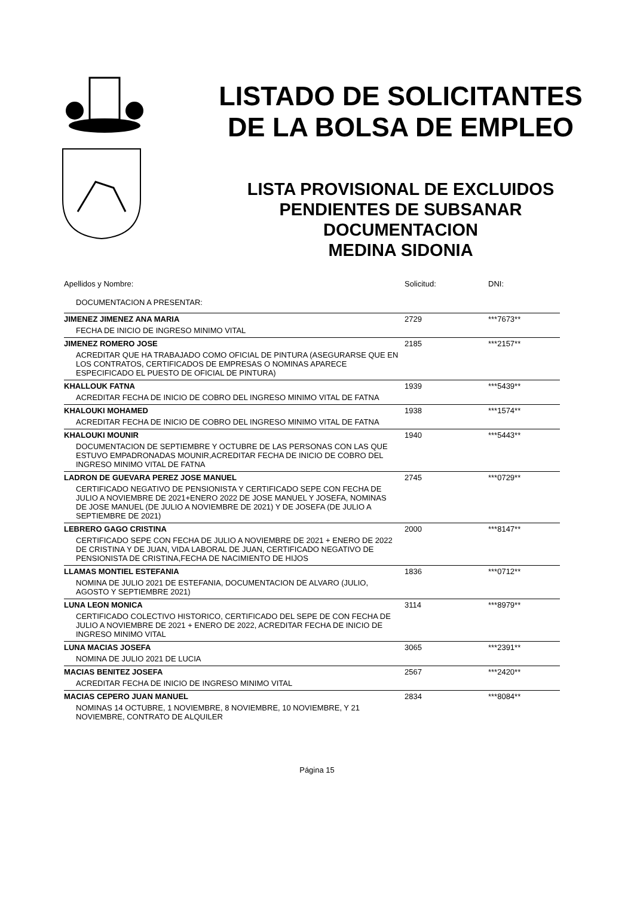LISTADO DE SOLICITANTES
DE LA BOLSA DE EMPLEO
LISTA PROVISIONAL DE EXCLUIDOS
PENDIENTES DE SUBSANAR
DOCUMENTACION
MEDINA SIDONIA
| Apellidos y Nombre: | Solicitud: | DNI: |
| DOCUMENTACION A PRESENTAR: | | |
| JIMENEZ JIMENEZ ANA MARIA | 2729 | ***7673** |
| FECHA DE INICIO DE INGRESO MINIMO VITAL | | |
| JIMENEZ ROMERO JOSE | 2185 | ***2157** |
| ACREDITAR QUE HA TRABAJADO COMO OFICIAL DE PINTURA (ASEGURARSE QUE EN LOS CONTRATOS, CERTIFICADOS DE EMPRESAS O NOMINAS APARECE ESPECIFICADO EL PUESTO DE OFICIAL DE PINTURA) | | |
| KHALLOUK FATNA | 1939 | ***5439** |
| ACREDITAR FECHA DE INICIO DE COBRO DEL INGRESO MINIMO VITAL DE FATNA | | |
| KHALOUKI MOHAMED | 1938 | ***1574** |
| ACREDITAR FECHA DE INICIO DE COBRO DEL INGRESO MINIMO VITAL DE FATNA | | |
| KHALOUKI MOUNIR | 1940 | ***5443** |
| DOCUMENTACION DE SEPTIEMBRE Y OCTUBRE DE LAS PERSONAS CON LAS QUE ESTUVO EMPADRONADAS MOUNIR,ACREDITAR FECHA DE INICIO DE COBRO DEL INGRESO MINIMO VITAL DE FATNA | | |
| LADRON DE GUEVARA PEREZ JOSE MANUEL | 2745 | ***0729** |
| CERTIFICADO NEGATIVO DE PENSIONISTA Y CERTIFICADO SEPE CON FECHA DE JULIO A NOVIEMBRE DE 2021+ENERO 2022 DE JOSE MANUEL Y JOSEFA, NOMINAS DE JOSE MANUEL (DE JULIO A NOVIEMBRE DE 2021) Y DE JOSEFA (DE JULIO A SEPTIEMBRE DE 2021) | | |
| LEBRERO GAGO CRISTINA | 2000 | ***8147** |
| CERTIFICADO SEPE CON FECHA DE JULIO A NOVIEMBRE DE 2021 + ENERO DE 2022 DE CRISTINA Y DE JUAN, VIDA LABORAL DE JUAN, CERTIFICADO NEGATIVO DE PENSIONISTA DE CRISTINA,FECHA DE NACIMIENTO DE HIJOS | | |
| LLAMAS MONTIEL ESTEFANIA | 1836 | ***0712** |
| NOMINA DE JULIO 2021 DE ESTEFANIA, DOCUMENTACION DE ALVARO (JULIO, AGOSTO Y SEPTIEMBRE 2021) | | |
| LUNA LEON MONICA | 3114 | ***8979** |
| CERTIFICADO COLECTIVO HISTORICO, CERTIFICADO DEL SEPE DE CON FECHA DE JULIO A NOVIEMBRE DE 2021 + ENERO DE 2022, ACREDITAR FECHA DE INICIO DE INGRESO MINIMO VITAL | | |
| LUNA MACIAS JOSEFA | 3065 | ***2391** |
| NOMINA DE JULIO 2021 DE LUCIA | | |
| MACIAS BENITEZ JOSEFA | 2567 | ***2420** |
| ACREDITAR FECHA DE INICIO DE INGRESO MINIMO VITAL | | |
| MACIAS CEPERO JUAN MANUEL | 2834 | ***8084** |
| NOMINAS 14 OCTUBRE, 1 NOVIEMBRE, 8 NOVIEMBRE, 10 NOVIEMBRE, Y 21 NOVIEMBRE, CONTRATO DE ALQUILER | | |
Página 15